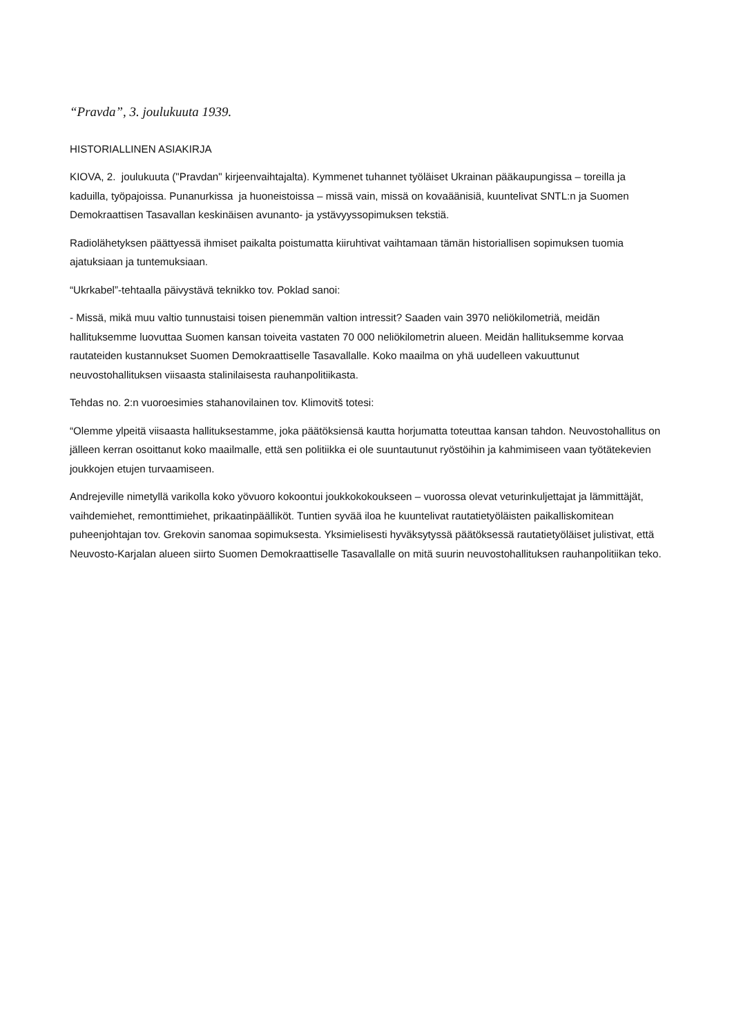“Pravda”, 3. joulukuuta 1939.
HISTORIALLINEN ASIAKIRJA
KIOVA, 2. joulukuuta ("Pravdan" kirjeenvaihtajalta). Kymmenet tuhannet työläiset Ukrainan pääkaupungissa – toreilla ja kaduilla, työpajoissa. Punanurkissa ja huoneistoissa – missä vain, missä on kovaäänisiä, kuuntelivat SNTL:n ja Suomen Demokraattisen Tasavallan keskinäisen avunanto- ja ystävyyssopimuksen tekstiä.
Radiolähetyksen päättyessä ihmiset paikalta poistumatta kiiruhtivat vaihtamaan tämän historiallisen sopimuksen tuomia ajatuksiaan ja tuntemuksiaan.
“Ukrkabel”-tehtaalla päivystävä teknikko tov. Poklad sanoi:
- Missä, mikä muu valtio tunnustaisi toisen pienemmän valtion intressit? Saaden vain 3970 neliökilometriä, meidän hallituksemme luovuttaa Suomen kansan toiveita vastaten 70 000 neliökilometrin alueen. Meidän hallituksemme korvaa rautateiden kustannukset Suomen Demokraattiselle Tasavallalle. Koko maailma on yhä uudelleen vakuuttunut neuvostohallituksen viisaasta stalinilaisesta rauhanpolitiikasta.
Tehdas no. 2:n vuoroesimies stahanovilainen tov. Klimovitš totesi:
“Olemme ylpeitä viisaasta hallituksestamme, joka päätöksiensä kautta horjumatta toteuttaa kansan tahdon. Neuvostohallitus on jälleen kerran osoittanut koko maailmalle, että sen politiikka ei ole suuntautunut ryöstöihin ja kahmimiseen vaan työtätekevien joukkojen etujen turvaamiseen.
Andrejeville nimetyllä varikolla koko yövuoro kokoontui joukkokokoukseen – vuorossa olevat veturinkuljettajat ja lämmittäjät, vaihdemiehet, remonttimiehet, prikaatinpäälliköt. Tuntien syvää iloa he kuuntelivat rautatietyöläisten paikalliskomitean puheenjohtajan tov. Grekovin sanomaa sopimuksesta. Yksimielisesti hyväksytyssä päätöksessä rautatietyöläiset julistivat, että Neuvosto-Karjalan alueen siirto Suomen Demokraattiselle Tasavallalle on mitä suurin neuvostohallituksen rauhanpolitiikan teko.